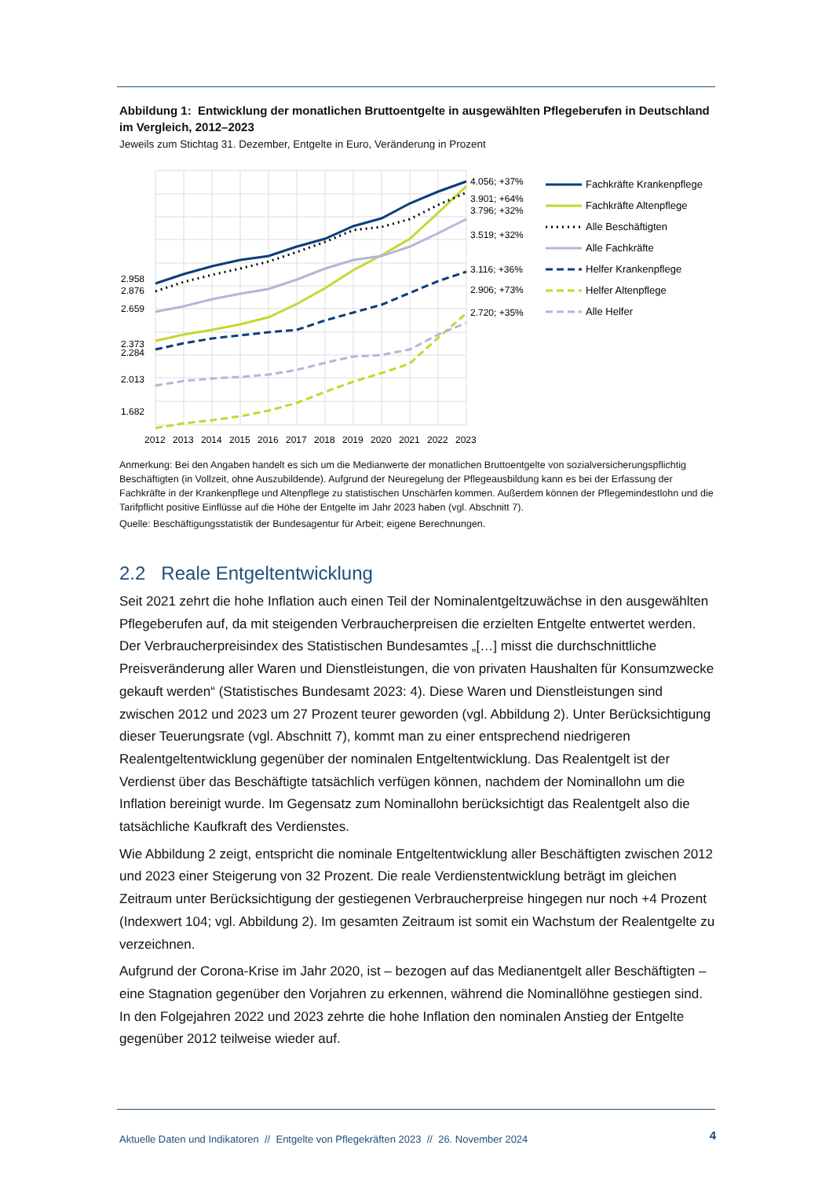Abbildung 1: Entwicklung der monatlichen Bruttoentgelte in ausgewählten Pflegeberufen in Deutschland im Vergleich, 2012–2023
Jeweils zum Stichtag 31. Dezember, Entgelte in Euro, Veränderung in Prozent
2.958
2.876
2.659
2.373
2.284
2.013
1.682
4.056; +37%
3.901; +64%
3.796; +32%
3.519; +32%
3.116; +36%
2.906; +73%
2.720; +35%
2012
2013
2014
2015
2016
2017
2018
2019
2020
2021
2022
2023
Fachkräfte Krankenpflege
Fachkräfte Altenpflege
Alle Beschäftigten
Alle Fachkräfte
Helfer Krankenpflege
Helfer Altenpflege
Alle Helfer
Anmerkung: Bei den Angaben handelt es sich um die Medianwerte der monatlichen Bruttoentgelte von sozialversicherungspflichtig Beschäftigten (in Vollzeit, ohne Auszubildende). Aufgrund der Neuregelung der Pflegeausbildung kann es bei der Erfassung der Fachkräfte in der Krankenpflege und Altenpflege zu statistischen Unschärfen kommen. Außerdem können der Pflegemindestlohn und die Tarifpflicht positive Einflüsse auf die Höhe der Entgelte im Jahr 2023 haben (vgl. Abschnitt 7).
Quelle: Beschäftigungsstatistik der Bundesagentur für Arbeit; eigene Berechnungen.
2.2 Reale Entgeltentwicklung
Seit 2021 zehrt die hohe Inflation auch einen Teil der Nominalentgeltzuwächse in den ausgewählten Pflegeberufen auf, da mit steigenden Verbraucherpreisen die erzielten Entgelte entwertet werden. Der Verbraucherpreisindex des Statistischen Bundesamtes „[…] misst die durchschnittliche Preisveränderung aller Waren und Dienstleistungen, die von privaten Haushalten für Konsumzwecke gekauft werden“ (Statistisches Bundesamt 2023: 4). Diese Waren und Dienstleistungen sind zwischen 2012 und 2023 um 27 Prozent teurer geworden (vgl. Abbildung 2). Unter Berücksichtigung dieser Teuerungsrate (vgl. Abschnitt 7), kommt man zu einer entsprechend niedrigeren Realentgeltentwicklung gegenüber der nominalen Entgeltentwicklung. Das Realentgelt ist der Verdienst über das Beschäftigte tatsächlich verfügen können, nachdem der Nominallohn um die Inflation bereinigt wurde. Im Gegensatz zum Nominallohn berücksichtigt das Realentgelt also die tatsächliche Kaufkraft des Verdienstes.
Wie Abbildung 2 zeigt, entspricht die nominale Entgeltentwicklung aller Beschäftigten zwischen 2012 und 2023 einer Steigerung von 32 Prozent. Die reale Verdienstentwicklung beträgt im gleichen Zeitraum unter Berücksichtigung der gestiegenen Verbraucherpreise hingegen nur noch +4 Prozent (Indexwert 104; vgl. Abbildung 2). Im gesamten Zeitraum ist somit ein Wachstum der Realentgelte zu verzeichnen.
Aufgrund der Corona-Krise im Jahr 2020, ist – bezogen auf das Medianentgelt aller Beschäftigten – eine Stagnation gegenüber den Vorjahren zu erkennen, während die Nominallöhne gestiegen sind. In den Folgejahren 2022 und 2023 zehrte die hohe Inflation den nominalen Anstieg der Entgelte gegenüber 2012 teilweise wieder auf.
Aktuelle Daten und Indikatoren // Entgelte von Pflegekräften 2023 // 26. November 2024 4